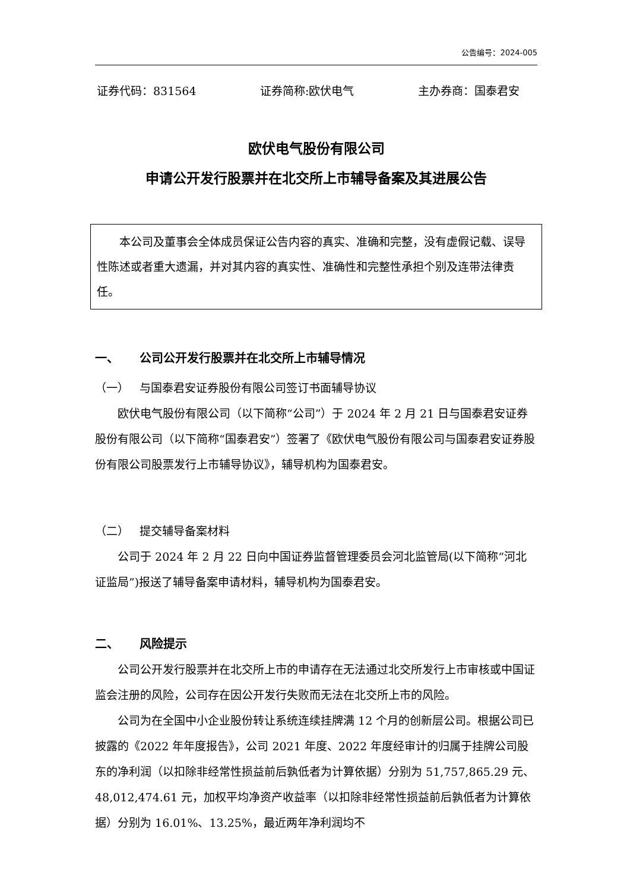公告编号：2024-005
证券代码：831564 证券简称:欧伏电气 主办券商：国泰君安
欧伏电气股份有限公司
申请公开发行股票并在北交所上市辅导备案及其进展公告
本公司及董事会全体成员保证公告内容的真实、准确和完整，没有虚假记载、误导性陈述或者重大遗漏，并对其内容的真实性、准确性和完整性承担个别及连带法律责任。
一、 公司公开发行股票并在北交所上市辅导情况
（一） 与国泰君安证券股份有限公司签订书面辅导协议
欧伏电气股份有限公司（以下简称“公司”）于 2024 年 2 月 21 日与国泰君安证券股份有限公司（以下简称“国泰君安”）签署了《欧伏电气股份有限公司与国泰君安证券股份有限公司股票发行上市辅导协议》，辅导机构为国泰君安。
（二） 提交辅导备案材料
公司于 2024 年 2 月 22 日向中国证券监督管理委员会河北监管局(以下简称“河北证监局”)报送了辅导备案申请材料，辅导机构为国泰君安。
二、 风险提示
公司公开发行股票并在北交所上市的申请存在无法通过北交所发行上市审核或中国证监会注册的风险，公司存在因公开发行失败而无法在北交所上市的风险。
公司为在全国中小企业股份转让系统连续挂牌满 12 个月的创新层公司。根据公司已披露的《2022 年年度报告》，公司 2021 年度、2022 年度经审计的归属于挂牌公司股东的净利润（以扣除非经常性损益前后孰低者为计算依据）分别为 51,757,865.29 元、48,012,474.61 元，加权平均净资产收益率（以扣除非经常性损益前后孰低者为计算依据）分别为 16.01%、13.25%，最近两年净利润均不